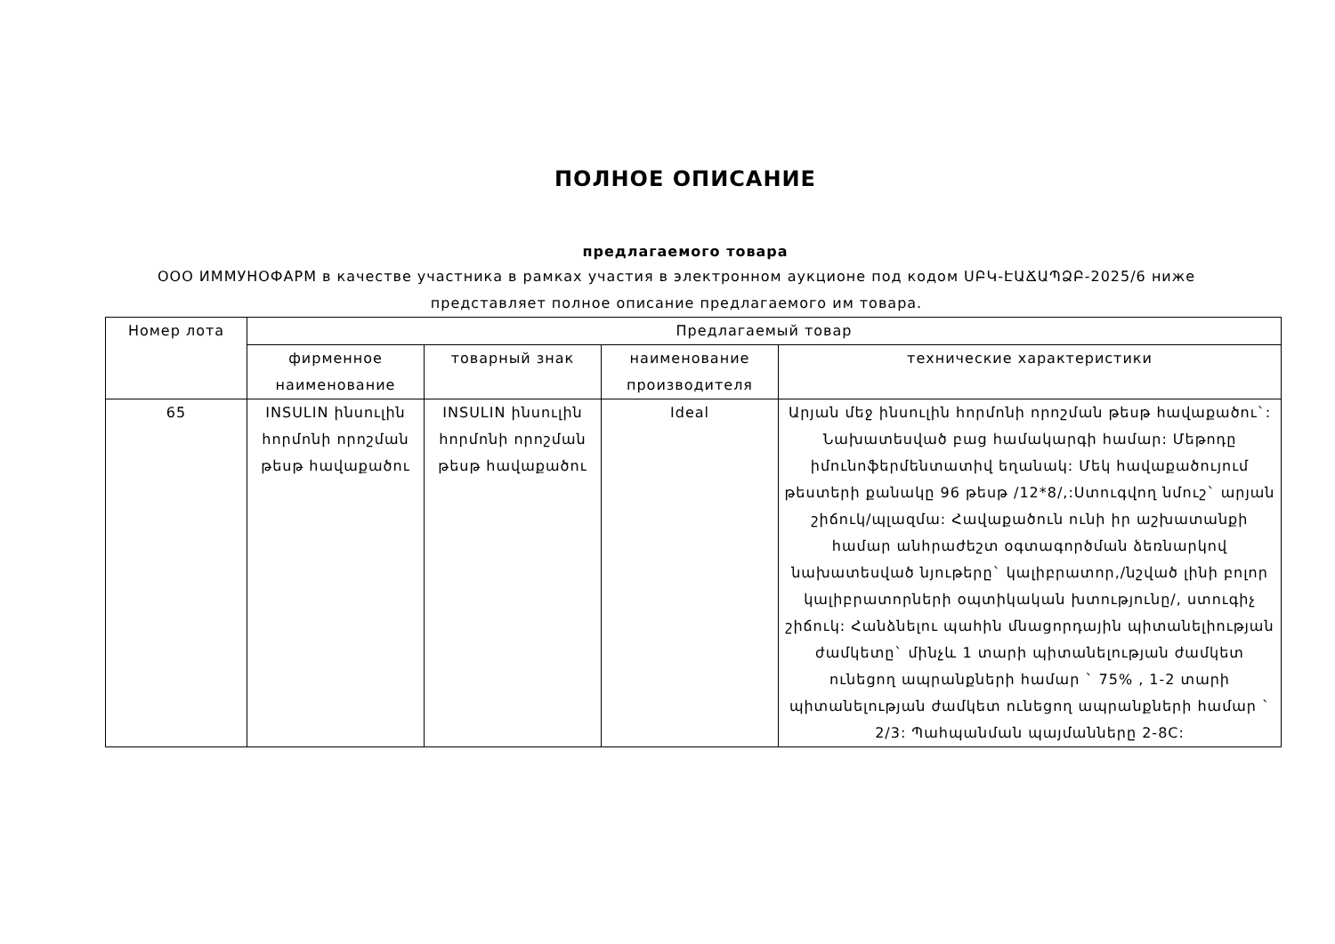ПОЛНОЕ ОПИСАНИЕ
предлагаемого товара
ООО ИММУНОФАРМ в качестве участника в рамках участия в электронном аукционе под кодом ՍԲԿ-ԷԱՃԱՊՁԲ-2025/6 ниже представляет полное описание предлагаемого им товара.
| Номер лота | Предлагаемый товар | | | |
| --- | --- | --- | --- | --- |
| | фирменное наименование | товарный знак | наименование производителя | технические характеристики |
| 65 | INSULIN ինսուլին հորմոնի որոշման թեսթ հավաքածու | INSULIN ինսուլին հորմոնի որոշման թեսթ հավաքածու | Ideal | Արյան մեջ ինսուլին հորմոնի որոշման թեսթ հավաքածու`: Նախատեսված բաց համակարգի համար: Մեթոդը իմունոֆերմենտատիվ եղանակ: Մեկ հավաքածույում թեստերի քանակը 96 թեսթ /12*8/,:Ստուգվող նմուշ` արյան շիճուկ/պլազմա: Հավաքածուն ունի իր աշխատանքի համար անհրաժեշտ օգտագործման ձեռնարկով նախատեսված նյութերը` կալիբրատոր,/նշված լինի բոլոր կալիբրատորների օպտիկական խտությունը/, ստուգիչ շիճուկ: Հանձնելու պահին մնացորդային պիտանելիության ժամկետը` մինչև 1 տարի պիտանելության ժամկետ ունեցող ապրանքների համար ` 75% , 1-2 տարի պիտանելության ժամկետ ունեցող ապրանքների համար ` 2/3: Պահպանման պայմանները 2-8C: |